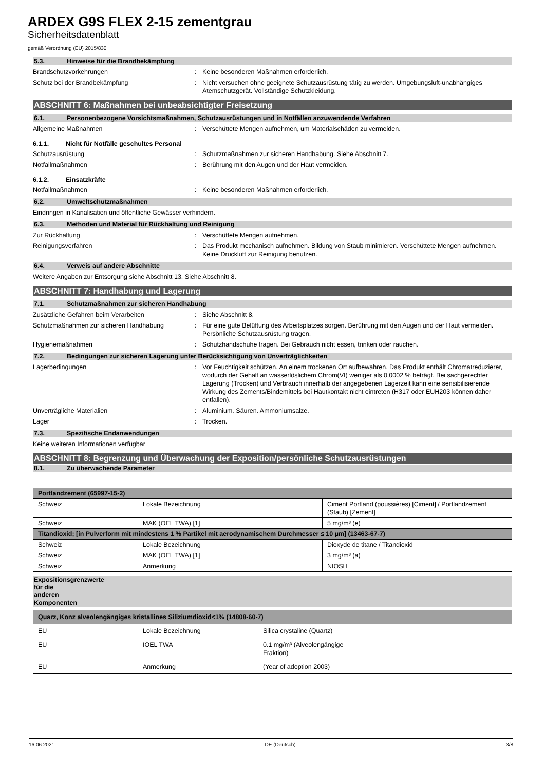ARDEX G9S FLEX 2-15 zementgrau
Sicherheitsdatenblatt
gemäß Verordnung (EU) 2015/830
5.3. Hinweise für die Brandbekämpfung
Brandschutzvorkehrungen : Keine besonderen Maßnahmen erforderlich.
Schutz bei der Brandbekämpfung : Nicht versuchen ohne geeignete Schutzausrüstung tätig zu werden. Umgebungsluft-unabhängiges Atemschutzgerät. Vollständige Schutzkleidung.
ABSCHNITT 6: Maßnahmen bei unbeabsichtigter Freisetzung
6.1. Personenbezogene Vorsichtsmaßnahmen, Schutzausrüstungen und in Notfällen anzuwendende Verfahren
Allgemeine Maßnahmen : Verschüttete Mengen aufnehmen, um Materialschäden zu vermeiden.
6.1.1. Nicht für Notfälle geschultes Personal
Schutzausrüstung : Schutzmaßnahmen zur sicheren Handhabung. Siehe Abschnitt 7.
Notfallmaßnahmen : Berührung mit den Augen und der Haut vermeiden.
6.1.2. Einsatzkräfte
Notfallmaßnahmen : Keine besonderen Maßnahmen erforderlich.
6.2. Umweltschutzmaßnahmen
Eindringen in Kanalisation und öffentliche Gewässer verhindern.
6.3. Methoden und Material für Rückhaltung und Reinigung
Zur Rückhaltung : Verschüttete Mengen aufnehmen.
Reinigungsverfahren : Das Produkt mechanisch aufnehmen. Bildung von Staub minimieren. Verschüttete Mengen aufnehmen. Keine Druckluft zur Reinigung benutzen.
6.4. Verweis auf andere Abschnitte
Weitere Angaben zur Entsorgung siehe Abschnitt 13. Siehe Abschnitt 8.
ABSCHNITT 7: Handhabung und Lagerung
7.1. Schutzmaßnahmen zur sicheren Handhabung
Zusätzliche Gefahren beim Verarbeiten : Siehe Abschnitt 8.
Schutzmaßnahmen zur sicheren Handhabung : Für eine gute Belüftung des Arbeitsplatzes sorgen. Berührung mit den Augen und der Haut vermeiden. Persönliche Schutzausrüstung tragen.
Hygienemaßnahmen : Schutzhandschuhe tragen. Bei Gebrauch nicht essen, trinken oder rauchen.
7.2. Bedingungen zur sicheren Lagerung unter Berücksichtigung von Unverträglichkeiten
Lagerbedingungen : Vor Feuchtigkeit schützen. An einem trockenen Ort aufbewahren. Das Produkt enthält Chromatreduzierer, wodurch der Gehalt an wasserlöslichem Chrom(VI) weniger als 0,0002 % beträgt. Bei sachgerechter Lagerung (Trocken) und Verbrauch innerhalb der angegebenen Lagerzeit kann eine sensibilisierende Wirkung des Zements/Bindemittels bei Hautkontakt nicht eintreten (H317 oder EUH203 können daher entfallen).
Unverträgliche Materialien : Aluminium. Säuren. Ammoniumsalze.
Lager : Trocken.
7.3. Spezifische Endanwendungen
Keine weiteren Informationen verfügbar
ABSCHNITT 8: Begrenzung und Überwachung der Exposition/persönliche Schutzausrüstungen
8.1. Zu überwachende Parameter
| Portlandzement (65997-15-2) | | |
| Schweiz | Lokale Bezeichnung | Ciment Portland (poussières) [Ciment] / Portlandzement (Staub) [Zement] |
| Schweiz | MAK (OEL TWA) [1] | 5 mg/m³ (e) |
| Titandioxid; [in Pulverform mit mindestens 1 % Partikel mit aerodynamischem Durchmesser ≤ 10 µm] (13463-67-7) | | |
| Schweiz | Lokale Bezeichnung | Dioxyde de titane / Titandioxid |
| Schweiz | MAK (OEL TWA) [1] | 3 mg/m³ (a) |
| Schweiz | Anmerkung | NIOSH |
Expositionsgrenzwerte für die anderen Komponenten
| Quarz, Konz alveolengängiges kristallines Siliziumdioxid<1% (14808-60-7) | | | |
| EU | Lokale Bezeichnung | Silica crystaline (Quartz) | |
| EU | IOEL TWA | 0.1 mg/m³ (Alveolengängige Fraktion) | |
| EU | Anmerkung | (Year of adoption 2003) | |
16.06.2021 DE (Deutsch) 3/8